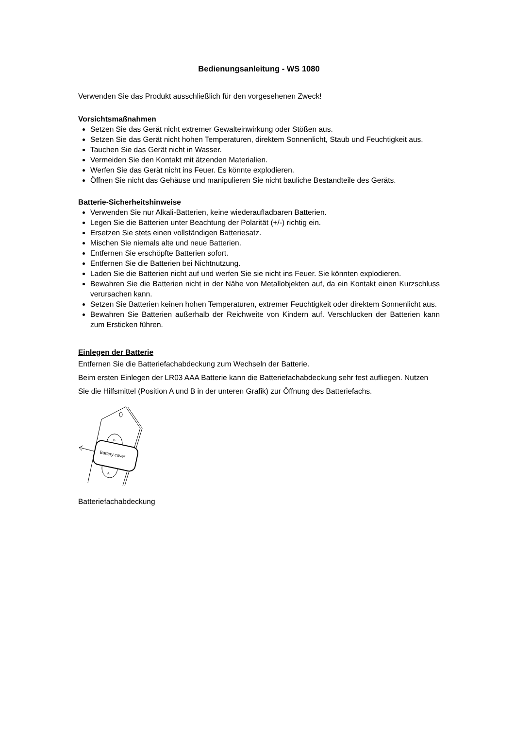Bedienungsanleitung - WS 1080
Verwenden Sie das Produkt ausschließlich für den vorgesehenen Zweck!
Vorsichtsmaßnahmen
Setzen Sie das Gerät nicht extremer Gewalteinwirkung oder Stößen aus.
Setzen Sie das Gerät nicht hohen Temperaturen, direktem Sonnenlicht, Staub und Feuchtigkeit aus.
Tauchen Sie das Gerät nicht in Wasser.
Vermeiden Sie den Kontakt mit ätzenden Materialien.
Werfen Sie das Gerät nicht ins Feuer. Es könnte explodieren.
Öffnen Sie nicht das Gehäuse und manipulieren Sie nicht bauliche Bestandteile des Geräts.
Batterie-Sicherheitshinweise
Verwenden Sie nur Alkali-Batterien, keine wiederaufladbaren Batterien.
Legen Sie die Batterien unter Beachtung der Polarität (+/-) richtig ein.
Ersetzen Sie stets einen vollständigen Batteriesatz.
Mischen Sie niemals alte und neue Batterien.
Entfernen Sie erschöpfte Batterien sofort.
Entfernen Sie die Batterien bei Nichtnutzung.
Laden Sie die Batterien nicht auf und werfen Sie sie nicht ins Feuer. Sie könnten explodieren.
Bewahren Sie die Batterien nicht in der Nähe von Metallobjekten auf, da ein Kontakt einen Kurzschluss verursachen kann.
Setzen Sie Batterien keinen hohen Temperaturen, extremer Feuchtigkeit oder direktem Sonnenlicht aus.
Bewahren Sie Batterien außerhalb der Reichweite von Kindern auf. Verschlucken der Batterien kann zum Ersticken führen.
Einlegen der Batterie
Entfernen Sie die Batteriefachabdeckung zum Wechseln der Batterie.
Beim ersten Einlegen der LR03 AAA Batterie kann die Batteriefachabdeckung sehr fest aufliegen. Nutzen Sie die Hilfsmittel (Position A und B in der unteren Grafik) zur Öffnung des Batteriefachs.
Battery cover
B
A
Batteriefachabdeckung